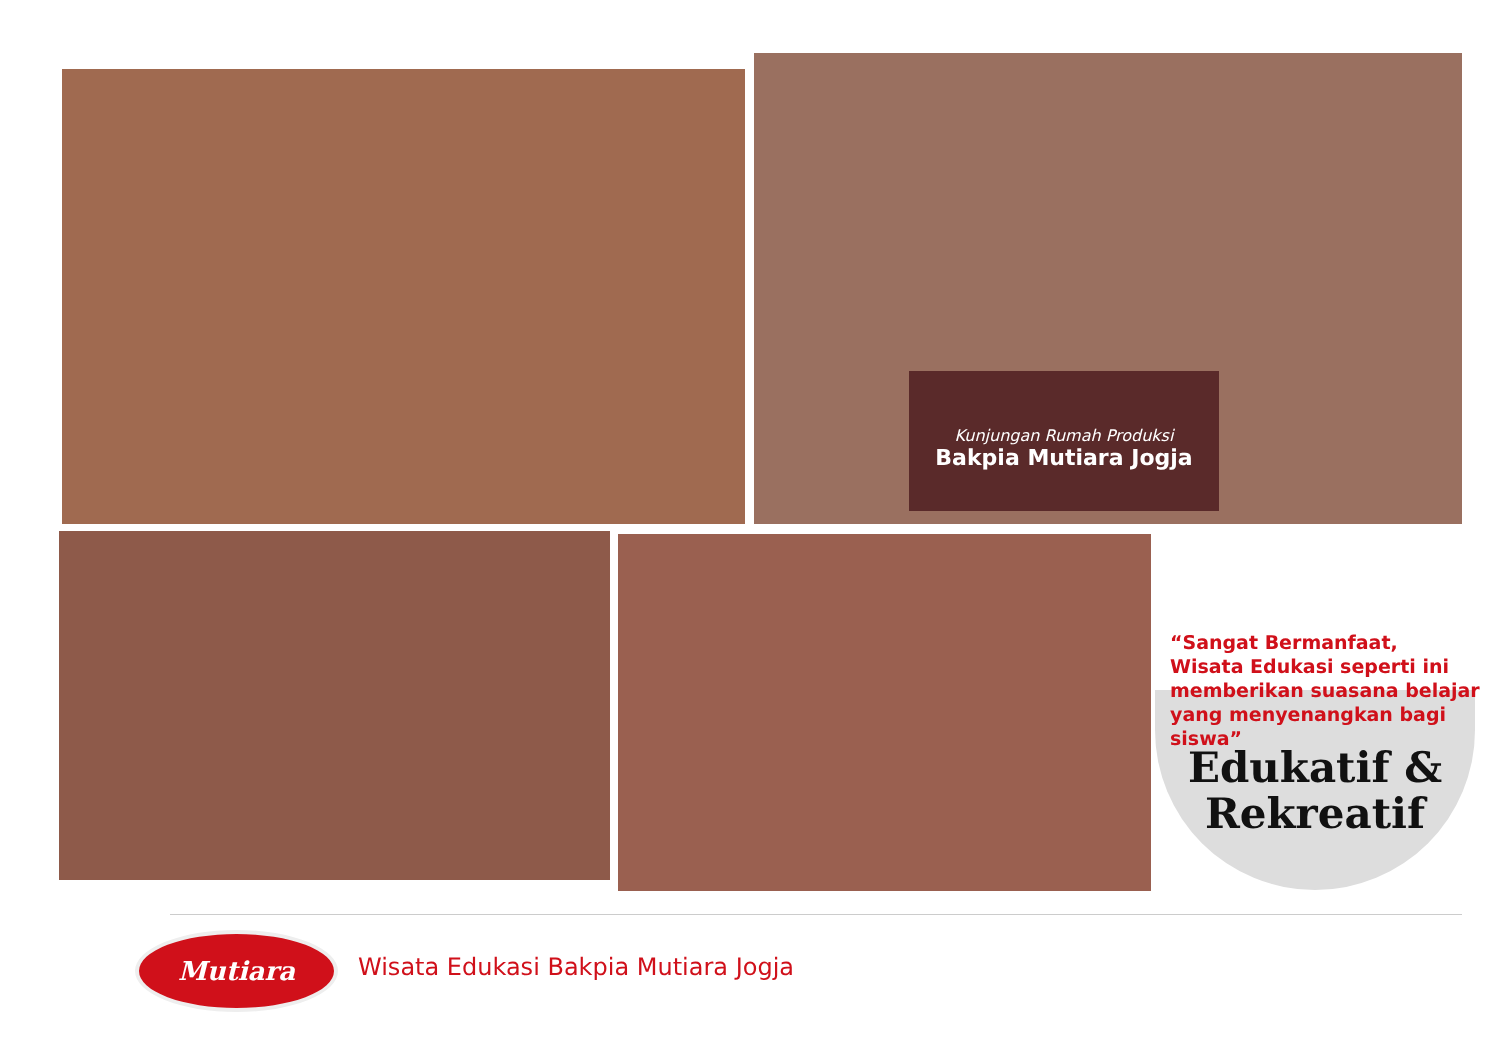Kunjungan Rumah Produksi
Bakpia Mutiara Jogja
“Sangat Bermanfaat,
Wisata Edukasi seperti ini
memberikan suasana belajar
yang menyenangkan bagi siswa”
Edukatif &
Rekreatif
Mutiara
Wisata Edukasi Bakpia Mutiara Jogja